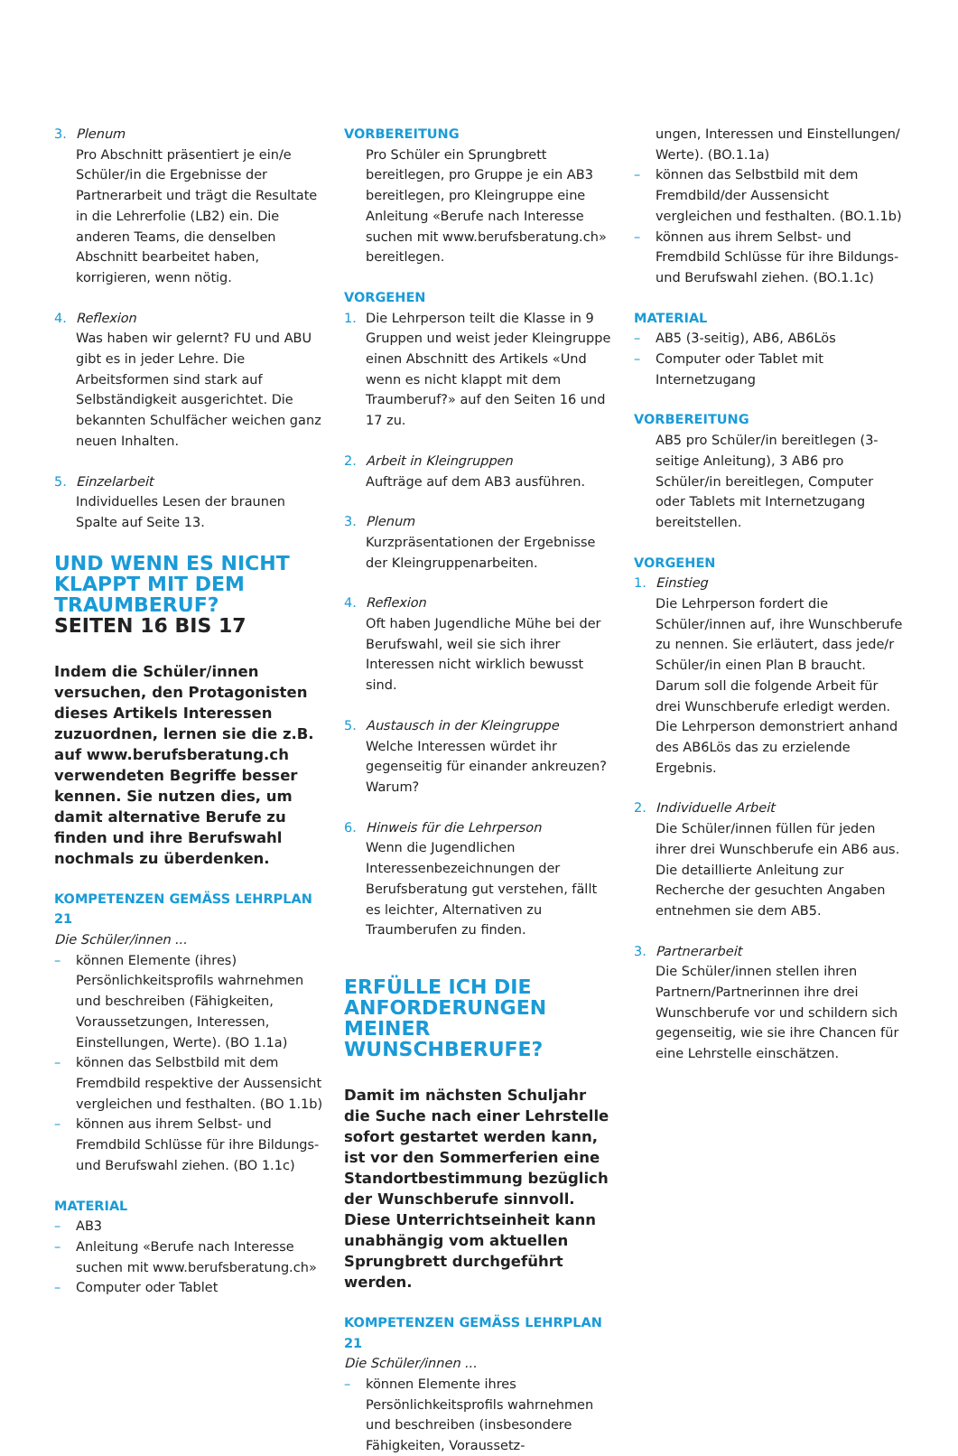3. Plenum
Pro Abschnitt präsentiert je ein/e Schüler/in die Ergebnisse der Partnerarbeit und trägt die Resultate in die Lehrerfolie (LB2) ein. Die anderen Teams, die denselben Abschnitt bearbeitet haben, korrigieren, wenn nötig.
4. Reflexion
Was haben wir gelernt? FU und ABU gibt es in jeder Lehre. Die Arbeitsformen sind stark auf Selbständigkeit ausgerichtet. Die bekannten Schulfächer weichen ganz neuen Inhalten.
5. Einzelarbeit
Individuelles Lesen der braunen Spalte auf Seite 13.
UND WENN ES NICHT KLAPPT MIT DEM TRAUMBERUF?
SEITEN 16 BIS 17
Indem die Schüler/innen versuchen, den Protagonisten dieses Artikels Interessen zuzuordnen, lernen sie die z.B. auf www.berufsberatung.ch verwendeten Begriffe besser kennen. Sie nutzen dies, um damit alternative Berufe zu finden und ihre Berufswahl nochmals zu überdenken.
KOMPETENZEN GEMÄSS LEHRPLAN 21
Die Schüler/innen ...
– können Elemente (ihres) Persönlichkeitsprofils wahrnehmen und beschreiben (Fähigkeiten, Voraussetzungen, Interessen, Einstellungen, Werte). (BO 1.1a)
– können das Selbstbild mit dem Fremdbild respektive der Aussensicht vergleichen und festhalten. (BO 1.1b)
– können aus ihrem Selbst- und Fremdbild Schlüsse für ihre Bildungs- und Berufswahl ziehen. (BO 1.1c)
MATERIAL
– AB3
– Anleitung «Berufe nach Interesse suchen mit www.berufsberatung.ch»
– Computer oder Tablet
VORBEREITUNG
Pro Schüler ein Sprungbrett bereitlegen, pro Gruppe je ein AB3 bereitlegen, pro Kleingruppe eine Anleitung «Berufe nach Interesse suchen mit www.berufsberatung.ch» bereitlegen.
VORGEHEN
1. Die Lehrperson teilt die Klasse in 9 Gruppen und weist jeder Kleingruppe einen Abschnitt des Artikels «Und wenn es nicht klappt mit dem Traumberuf?» auf den Seiten 16 und 17 zu.
2. Arbeit in Kleingruppen
Aufträge auf dem AB3 ausführen.
3. Plenum
Kurzpräsentationen der Ergebnisse der Kleingruppenarbeiten.
4. Reflexion
Oft haben Jugendliche Mühe bei der Berufswahl, weil sie sich ihrer Interessen nicht wirklich bewusst sind.
5. Austausch in der Kleingruppe
Welche Interessen würdet ihr gegenseitig für einander ankreuzen? Warum?
6. Hinweis für die Lehrperson
Wenn die Jugendlichen Interessenbezeichnungen der Berufsberatung gut verstehen, fällt es leichter, Alternativen zu Traumberufen zu finden.
ERFÜLLE ICH DIE ANFORDERUNGEN MEINER WUNSCHBERUFE?
Damit im nächsten Schuljahr die Suche nach einer Lehrstelle sofort gestartet werden kann, ist vor den Sommerferien eine Standortbestimmung bezüglich der Wunschberufe sinnvoll. Diese Unterrichtseinheit kann unabhängig vom aktuellen Sprungbrett durchgeführt werden.
KOMPETENZEN GEMÄSS LEHRPLAN 21
Die Schüler/innen ...
– können Elemente ihres Persönlichkeitsprofils wahrnehmen und beschreiben (insbesondere Fähigkeiten, Voraussetz-
ungen, Interessen und Einstellungen/ Werte). (BO.1.1a)
– können das Selbstbild mit dem Fremdbild/der Aussensicht vergleichen und festhalten. (BO.1.1b)
– können aus ihrem Selbst- und Fremdbild Schlüsse für ihre Bildungs- und Berufswahl ziehen. (BO.1.1c)
MATERIAL
– AB5 (3-seitig), AB6, AB6Lös
– Computer oder Tablet mit Internetzugang
VORBEREITUNG
AB5 pro Schüler/in bereitlegen (3-seitige Anleitung), 3 AB6 pro Schüler/in bereitlegen, Computer oder Tablets mit Internetzugang bereitstellen.
VORGEHEN
1. Einstieg
Die Lehrperson fordert die Schüler/innen auf, ihre Wunschberufe zu nennen. Sie erläutert, dass jede/r Schüler/in einen Plan B braucht. Darum soll die folgende Arbeit für drei Wunschberufe erledigt werden. Die Lehrperson demonstriert anhand des AB6Lös das zu erzielende Ergebnis.
2. Individuelle Arbeit
Die Schüler/innen füllen für jeden ihrer drei Wunschberufe ein AB6 aus. Die detaillierte Anleitung zur Recherche der gesuchten Angaben entnehmen sie dem AB5.
3. Partnerarbeit
Die Schüler/innen stellen ihren Partnern/Partnerinnen ihre drei Wunschberufe vor und schildern sich gegenseitig, wie sie ihre Chancen für eine Lehrstelle einschätzen.